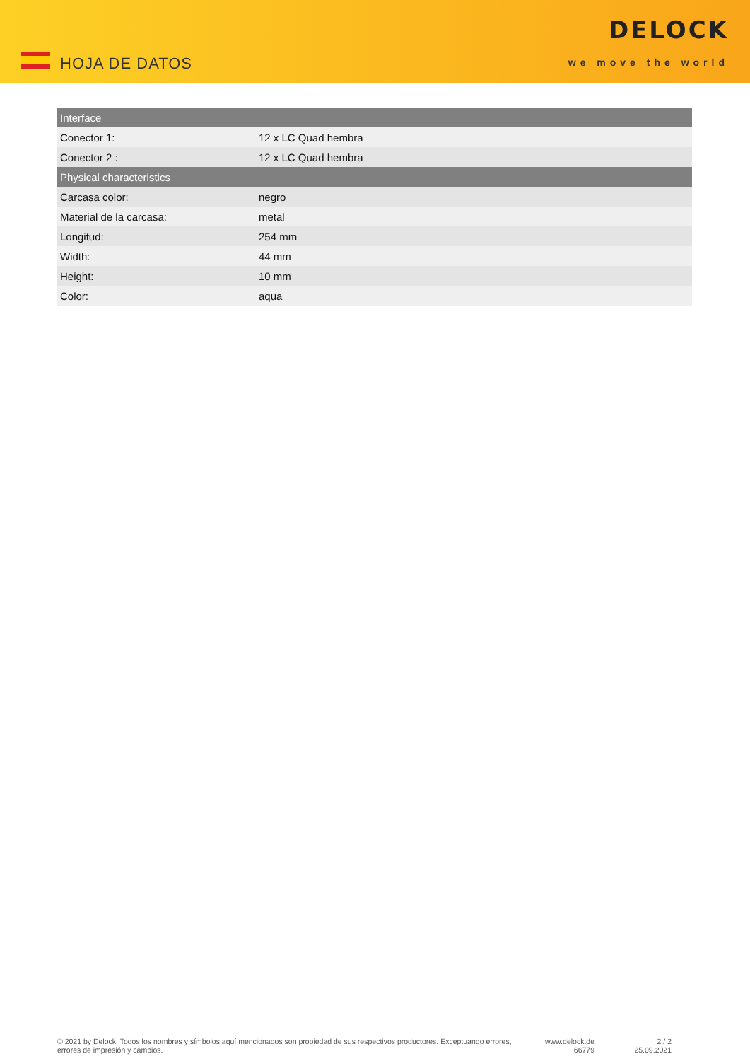HOJA DE DATOS
DELOCK
we move the world
| Interface | |
| --- | --- |
| Conector 1: | 12 x LC Quad hembra |
| Conector 2 : | 12 x LC Quad hembra |
| Physical characteristics | |
| Carcasa color: | negro |
| Material de la carcasa: | metal |
| Longitud: | 254 mm |
| Width: | 44 mm |
| Height: | 10 mm |
| Color: | aqua |
© 2021 by Delock. Todos los nombres y símbolos aquí mencionados son propiedad de sus respectivos productores. Exceptuando errores, errores de impresión y cambios.
www.delock.de
66779
2 / 2
25.09.2021